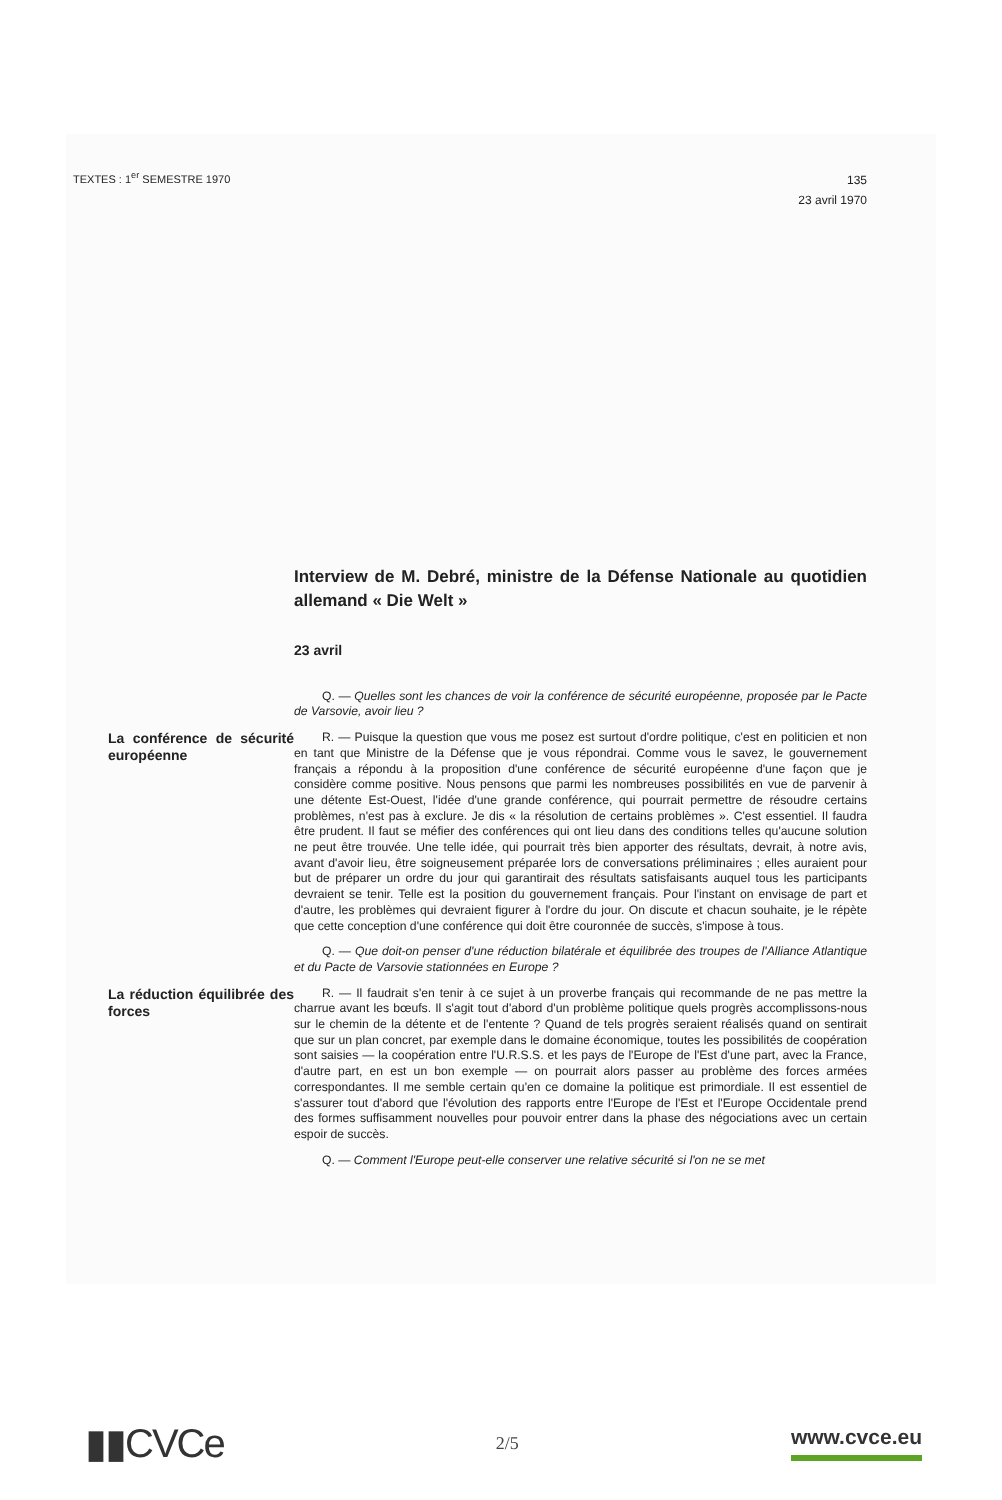TEXTES : 1<sup>er</sup> SEMESTRE 1970
135
23 avril 1970
Interview de M. Debré, ministre de la Défense Nationale au quotidien allemand « Die Welt »
23 avril
Q. — Quelles sont les chances de voir la conférence de sécurité européenne, proposée par le Pacte de Varsovie, avoir lieu ?
La conférence de sécurité européenne
R. — Puisque la question que vous me posez est surtout d'ordre politique, c'est en politicien et non en tant que Ministre de la Défense que je vous répondrai. Comme vous le savez, le gouvernement français a répondu à la proposition d'une conférence de sécurité européenne d'une façon que je considère comme positive. Nous pensons que parmi les nombreuses possibilités en vue de parvenir à une détente Est-Ouest, l'idée d'une grande conférence, qui pourrait permettre de résoudre certains problèmes, n'est pas à exclure. Je dis « la résolution de certains problèmes ». C'est essentiel. Il faudra être prudent. Il faut se méfier des conférences qui ont lieu dans des conditions telles qu'aucune solution ne peut être trouvée. Une telle idée, qui pourrait très bien apporter des résultats, devrait, à notre avis, avant d'avoir lieu, être soigneusement préparée lors de conversations préliminaires ; elles auraient pour but de préparer un ordre du jour qui garantirait des résultats satisfaisants auquel tous les participants devraient se tenir. Telle est la position du gouvernement français. Pour l'instant on envisage de part et d'autre, les problèmes qui devraient figurer à l'ordre du jour. On discute et chacun souhaite, je le répète que cette conception d'une conférence qui doit être couronnée de succès, s'impose à tous.
Q. — Que doit-on penser d'une réduction bilatérale et équilibrée des troupes de l'Alliance Atlantique et du Pacte de Varsovie stationnées en Europe ?
La réduction équilibrée des forces
R. — Il faudrait s'en tenir à ce sujet à un proverbe français qui recommande de ne pas mettre la charrue avant les bœufs. Il s'agit tout d'abord d'un problème politique quels progrès accomplissons-nous sur le chemin de la détente et de l'entente ? Quand de tels progrès seraient réalisés quand on sentirait que sur un plan concret, par exemple dans le domaine économique, toutes les possibilités de coopération sont saisies — la coopération entre l'U.R.S.S. et les pays de l'Europe de l'Est d'une part, avec la France, d'autre part, en est un bon exemple — on pourrait alors passer au problème des forces armées correspondantes. Il me semble certain qu'en ce domaine la politique est primordiale. Il est essentiel de s'assurer tout d'abord que l'évolution des rapports entre l'Europe de l'Est et l'Europe Occidentale prend des formes suffisamment nouvelles pour pouvoir entrer dans la phase des négociations avec un certain espoir de succès.
Q. — Comment l'Europe peut-elle conserver une relative sécurité si l'on ne se met
▮▮CVCe
2/5
www.cvce.eu